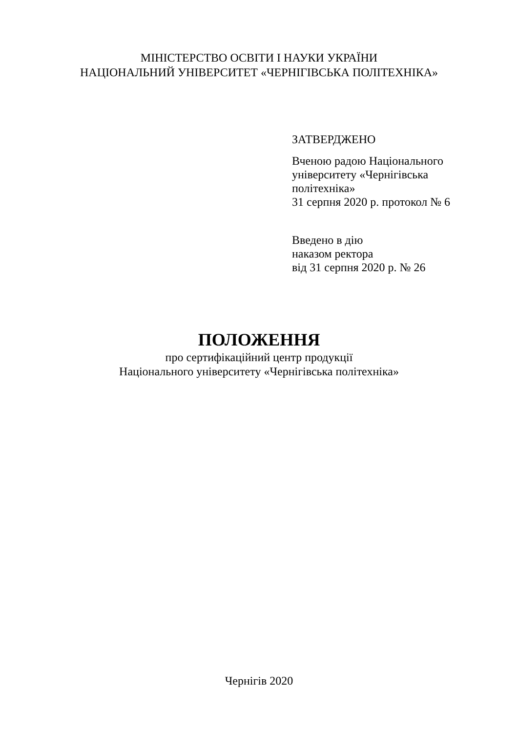МІНІСТЕРСТВО ОСВІТИ І НАУКИ УКРАЇНИ
НАЦІОНАЛЬНИЙ УНІВЕРСИТЕТ «ЧЕРНІГІВСЬКА ПОЛІТЕХНІКА»
ЗАТВЕРДЖЕНО
Вченою радою Національного
університету «Чернігівська
політехніка»
31 серпня 2020 р. протокол № 6
Введено в дію
наказом ректора
від 31 серпня 2020 р. № 26
ПОЛОЖЕННЯ
про сертифікаційний центр продукції
Національного університету «Чернігівська політехніка»
Чернігів 2020